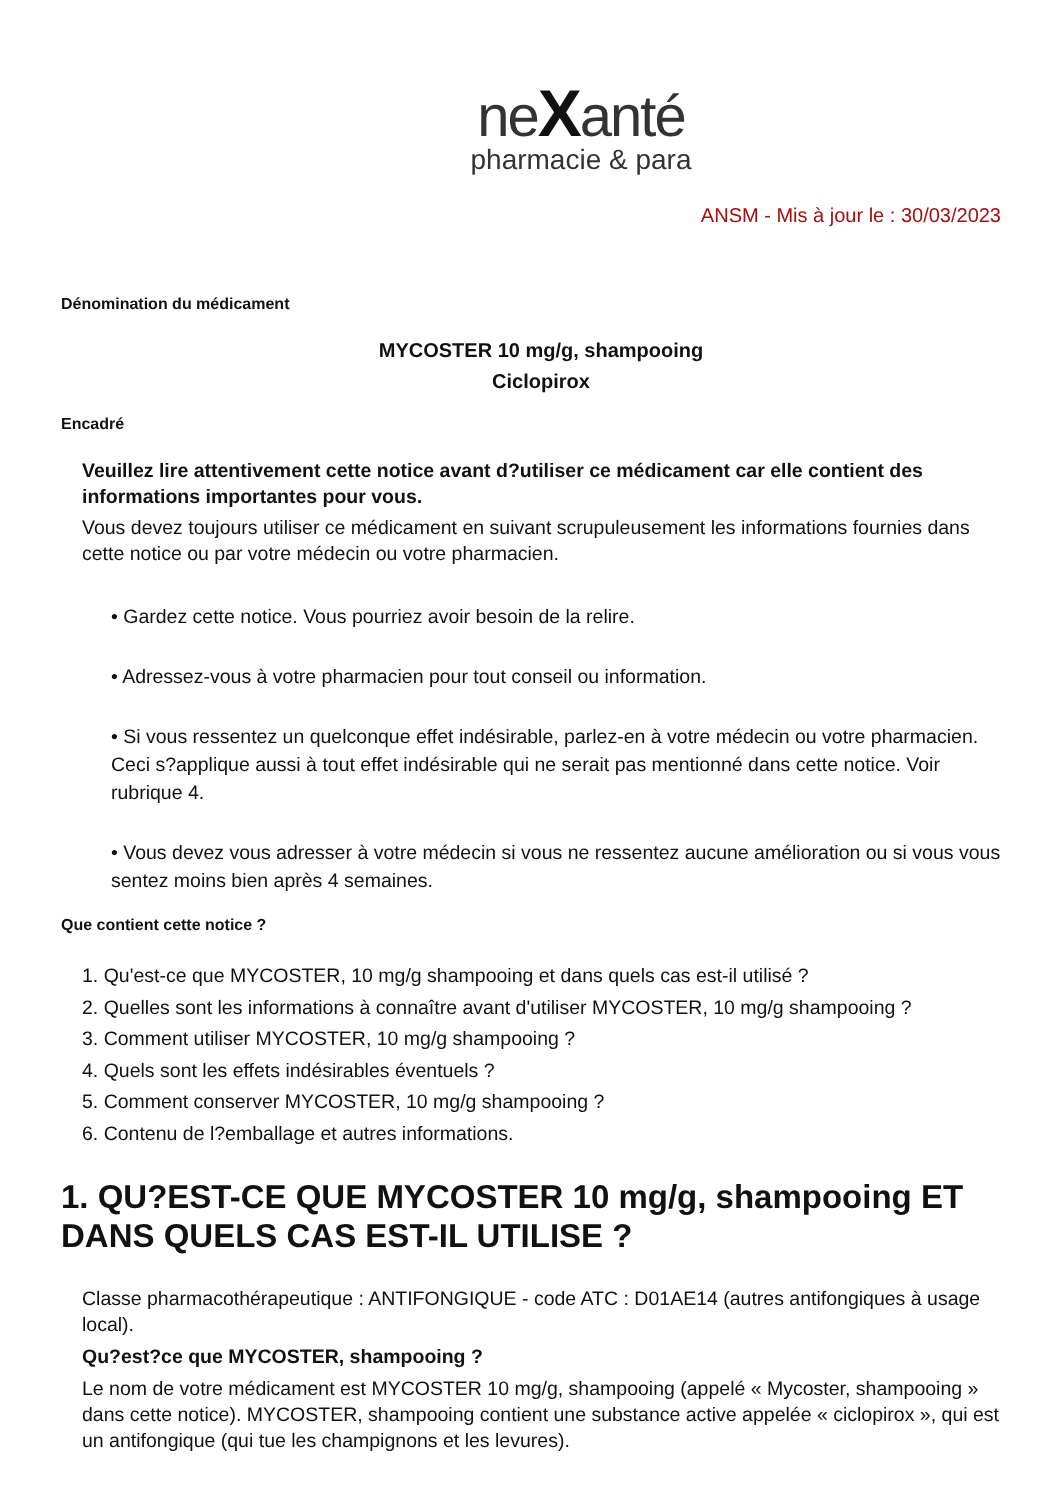neXanté
pharmacie & para
ANSM - Mis à jour le : 30/03/2023
Dénomination du médicament
MYCOSTER 10 mg/g, shampooing
Ciclopirox
Encadré
Veuillez lire attentivement cette notice avant d?utiliser ce médicament car elle contient des informations importantes pour vous.
Vous devez toujours utiliser ce médicament en suivant scrupuleusement les informations fournies dans cette notice ou par votre médecin ou votre pharmacien.
• Gardez cette notice. Vous pourriez avoir besoin de la relire.
• Adressez-vous à votre pharmacien pour tout conseil ou information.
• Si vous ressentez un quelconque effet indésirable, parlez-en à votre médecin ou votre pharmacien. Ceci s?applique aussi à tout effet indésirable qui ne serait pas mentionné dans cette notice. Voir rubrique 4.
• Vous devez vous adresser à votre médecin si vous ne ressentez aucune amélioration ou si vous vous sentez moins bien après 4 semaines.
Que contient cette notice ?
1. Qu'est-ce que MYCOSTER, 10 mg/g shampooing et dans quels cas est-il utilisé ?
2. Quelles sont les informations à connaître avant d'utiliser MYCOSTER, 10 mg/g shampooing ?
3. Comment utiliser MYCOSTER, 10 mg/g shampooing ?
4. Quels sont les effets indésirables éventuels ?
5. Comment conserver MYCOSTER, 10 mg/g shampooing ?
6. Contenu de l?emballage et autres informations.
1. QU?EST-CE QUE MYCOSTER 10 mg/g, shampooing ET DANS QUELS CAS EST-IL UTILISE ?
Classe pharmacothérapeutique : ANTIFONGIQUE - code ATC : D01AE14 (autres antifongiques à usage local).
Qu?est?ce que MYCOSTER, shampooing ?
Le nom de votre médicament est MYCOSTER 10 mg/g, shampooing (appelé « Mycoster, shampooing » dans cette notice). MYCOSTER, shampooing contient une substance active appelée « ciclopirox », qui est un antifongique (qui tue les champignons et les levures).